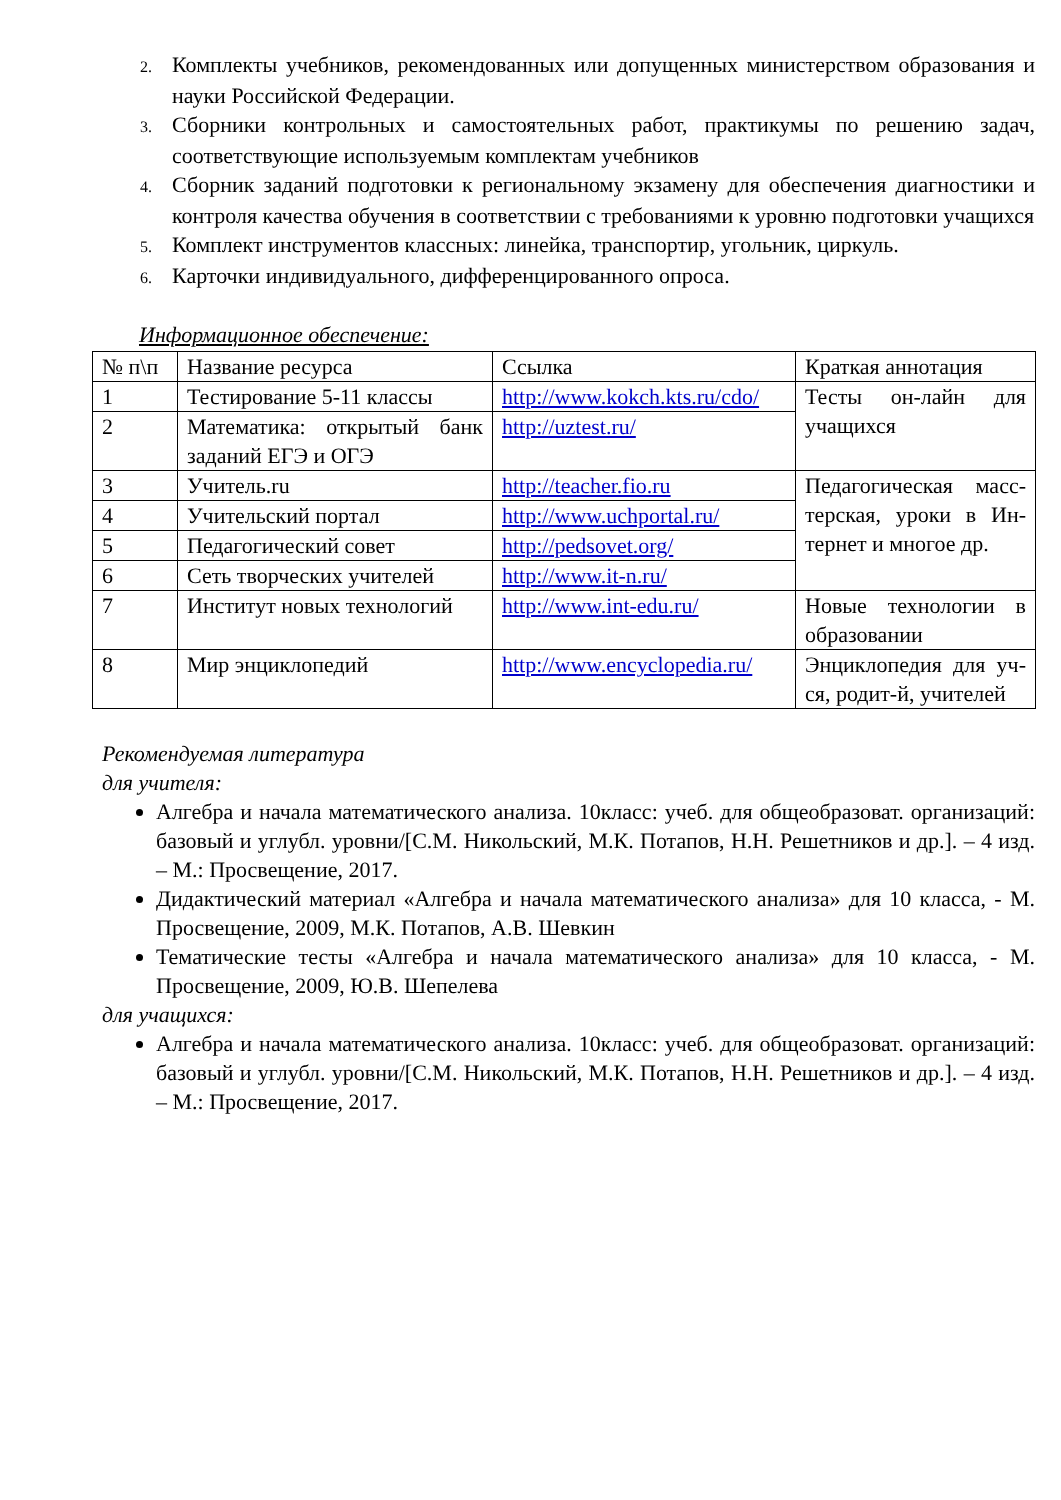2. Комплекты учебников, рекомендованных или допущенных министерством образования и науки Российской Федерации.
3. Сборники контрольных и самостоятельных работ, практикумы по решению задач, соответствующие используемым комплектам учебников
4. Сборник заданий подготовки к региональному экзамену для обеспечения диагностики и контроля качества обучения в соответствии с требованиями к уровню подготовки учащихся
5. Комплект инструментов классных: линейка, транспортир, угольник, циркуль.
6. Карточки индивидуального, дифференцированного опроса.
Информационное обеспечение:
| № п\п | Название ресурса | Ссылка | Краткая аннотация |
| 1 | Тестирование 5-11 классы | http://www.kokch.kts.ru/cdo/ | Тесты он-лайн для учащихся |
| 2 | Математика: открытый банк заданий ЕГЭ и ОГЭ | http://uztest.ru/ | |
| 3 | Учитель.ru | http://teacher.fio.ru | Педагогическая масс-терская, уроки в Ин-тернет и многое др. |
| 4 | Учительский портал | http://www.uchportal.ru/ | |
| 5 | Педагогический совет | http://pedsovet.org/ | |
| 6 | Сеть творческих учителей | http://www.it-n.ru/ | |
| 7 | Институт новых технологий | http://www.int-edu.ru/ | Новые технологии в образовании |
| 8 | Мир энциклопедий | http://www.encyclopedia.ru/ | Энциклопедия для уч-ся, родит-й, учителей |
Рекомендуемая литература
для учителя:
Алгебра и начала математического анализа. 10класс: учеб. для общеобразоват. организаций: базовый и углубл. уровни/[С.М. Никольский, М.К. Потапов, Н.Н. Решетников и др.]. – 4 изд. – М.: Просвещение, 2017.
Дидактический материал «Алгебра и начала математического анализа» для 10 класса, - М. Просвещение, 2009, М.К. Потапов, А.В. Шевкин
Тематические тесты «Алгебра и начала математического анализа» для 10 класса, - М. Просвещение, 2009, Ю.В. Шепелева
для учащихся:
Алгебра и начала математического анализа. 10класс: учеб. для общеобразоват. организаций: базовый и углубл. уровни/[С.М. Никольский, М.К. Потапов, Н.Н. Решетников и др.]. – 4 изд. – М.: Просвещение, 2017.